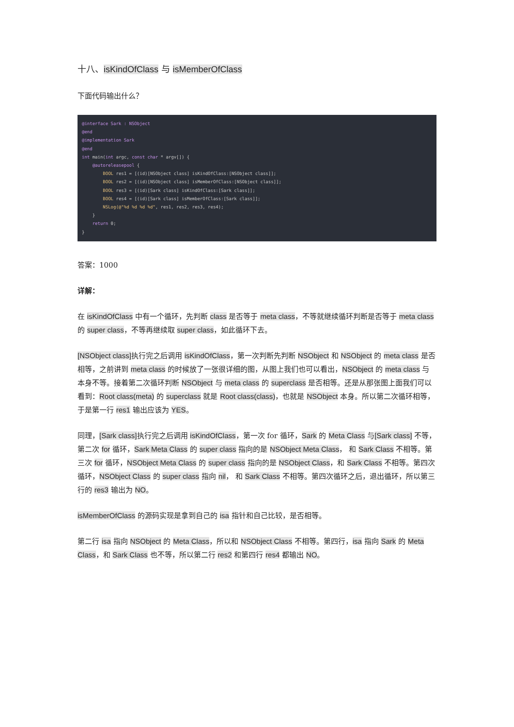十八、isKindOfClass 与 isMemberOfClass
下面代码输出什么？
@interface Sark : NSObject
@end
@implementation Sark
@end
int main(int argc, const char * argv[]) {
    @autoreleasepool {
        BOOL res1 = [(id)[NSObject class] isKindOfClass:[NSObject class]];
        BOOL res2 = [(id)[NSObject class] isMemberOfClass:[NSObject class]];
        BOOL res3 = [(id)[Sark class] isKindOfClass:[Sark class]];
        BOOL res4 = [(id)[Sark class] isMemberOfClass:[Sark class]];
        NSLog(@"%d %d %d %d", res1, res2, res3, res4);
    }
    return 0;
}
答案：1000
详解：
在 isKindOfClass 中有一个循环，先判断 class 是否等于 meta class，不等就继续循环判断是否等于 meta class 的 super class，不等再继续取 super class，如此循环下去。
[NSObject class] 执行完之后调用 isKindOfClass，第一次判断先判断 NSObject 和 NSObject 的 meta class 是否相等，之前讲到 meta class 的时候放了一张很详细的图，从图上我们也可以看出，NSObject 的 meta class 与本身不等。接着第二次循环判断 NSObject 与 meta class 的 superclass 是否相等。还是从那张图上面我们可以看到：Root class(meta) 的 superclass 就是 Root class(class)，也就是 NSObject 本身。所以第二次循环相等，于是第一行 res1 输出应该为 YES。
同理，[Sark class] 执行完之后调用 isKindOfClass，第一次 for 循环，Sark 的 Meta Class 与[Sark class] 不等，第二次 for 循环，Sark Meta Class 的 super class 指向的是 NSObject Meta Class， 和 Sark Class 不相等。第三次 for 循环，NSObject Meta Class 的 super class 指向的是 NSObject Class，和 Sark Class 不相等。第四次循环，NSObject Class 的 super class 指向 nil， 和 Sark Class 不相等。第四次循环之后，退出循环，所以第三行的 res3 输出为 NO。
isMemberOfClass 的源码实现是拿到自己的 isa 指针和自己比较，是否相等。
第二行 isa 指向 NSObject 的 Meta Class，所以和 NSObject Class 不相等。第四行，isa 指向 Sark 的 Meta Class，和 Sark Class 也不等，所以第二行 res2 和第四行 res4 都输出 NO。